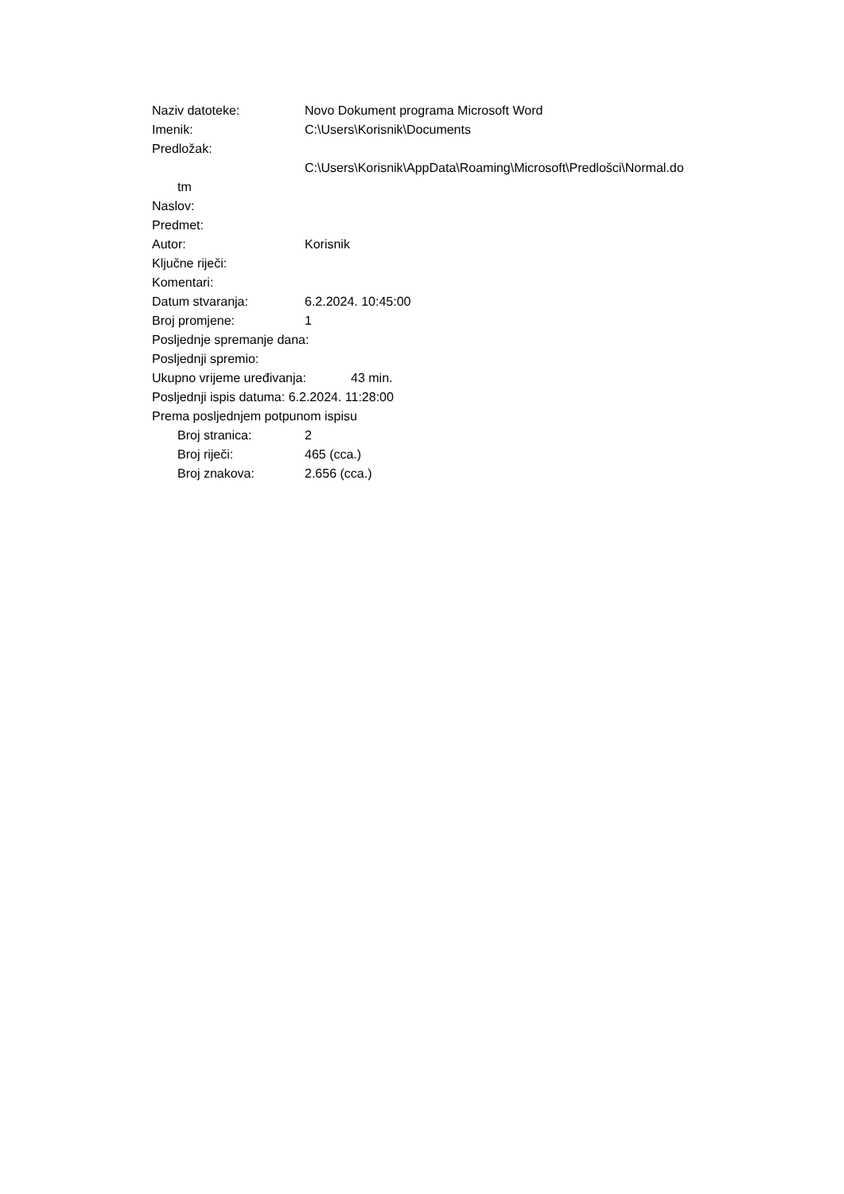Naziv datoteke: Novo Dokument programa Microsoft Word
Imenik: C:\Users\Korisnik\Documents
Predložak:
C:\Users\Korisnik\AppData\Roaming\Microsoft\Predlošci\Normal.do
tm
Naslov:
Predmet:
Autor: Korisnik
Ključne riječi:
Komentari:
Datum stvaranja: 6.2.2024. 10:45:00
Broj promjene: 1
Posljednje spremanje dana:
Posljednji spremio:
Ukupno vrijeme uređivanja: 43 min.
Posljednji ispis datuma: 6.2.2024. 11:28:00
Prema posljednjem potpunom ispisu
Broj stranica: 2
Broj riječi: 465 (cca.)
Broj znakova: 2.656 (cca.)